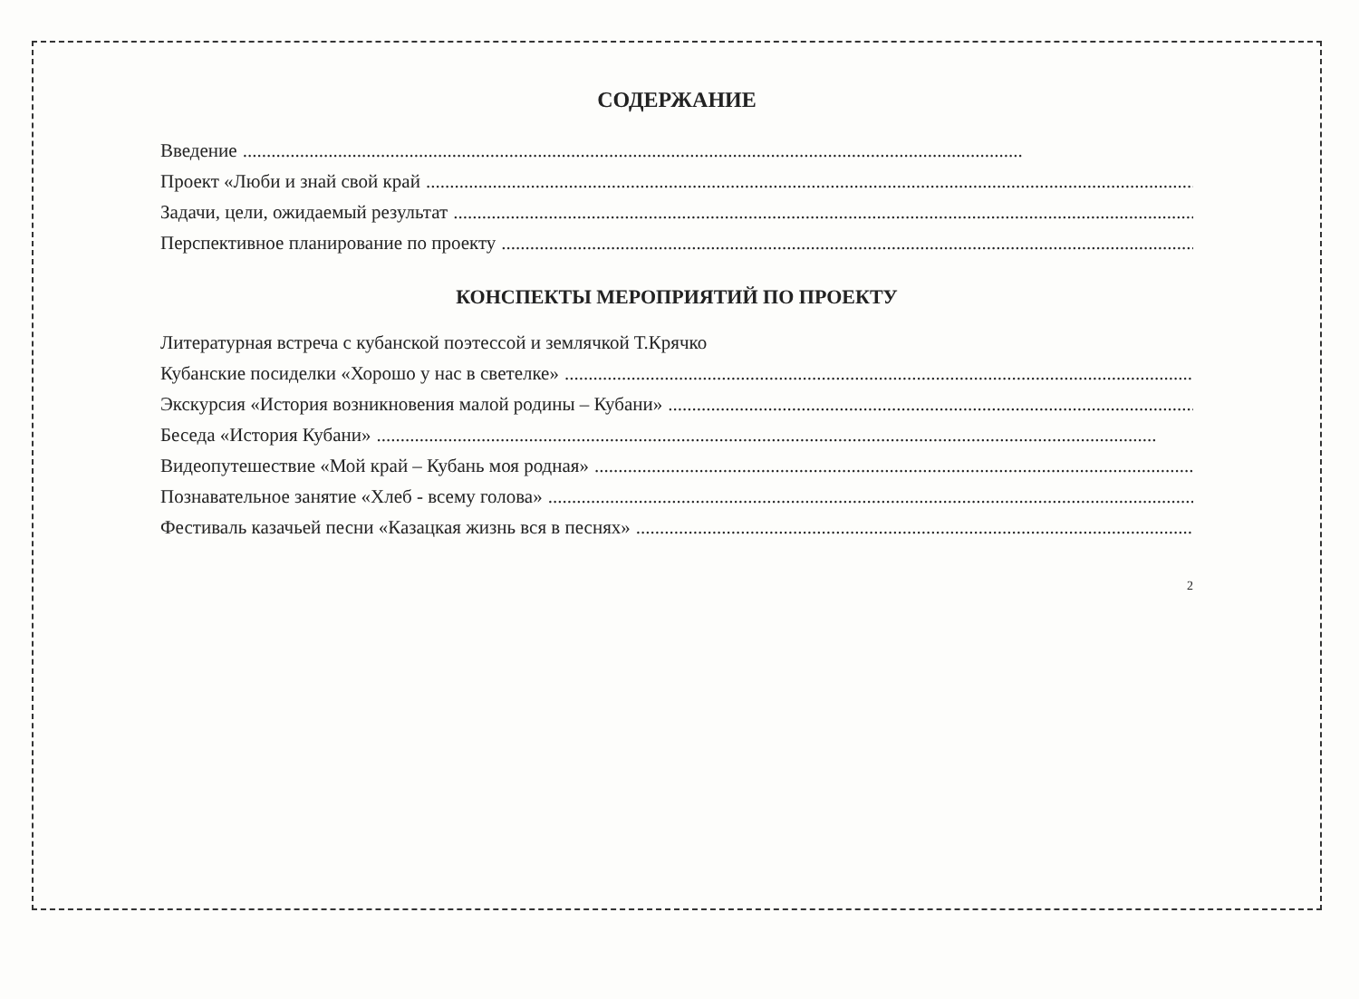СОДЕРЖАНИЕ
Введение....................................................................................................................................................................
Проект «Люби и знай свой край....................................................................................................................................................................
Задачи, цели, ожидаемый результат....................................................................................................................................................................
Перспективное планирование по проекту....................................................................................................................................................................
КОНСПЕКТЫ МЕРОПРИЯТИЙ ПО ПРОЕКТУ
Литературная встреча с кубанской поэтессой и землячкой Т.Крячко
Кубанские посиделки «Хорошо у нас в светелке»....................................................................................................................................................................
Экскурсия «История возникновения малой родины – Кубани»....................................................................................................................................................................
Беседа «История Кубани»....................................................................................................................................................................
Видеопутешествие «Мой край – Кубань моя родная»....................................................................................................................................................................
Познавательное занятие «Хлеб - всему голова»....................................................................................................................................................................
Фестиваль казачьей песни «Казацкая жизнь вся в песнях»....................................................................................................................................................................
2